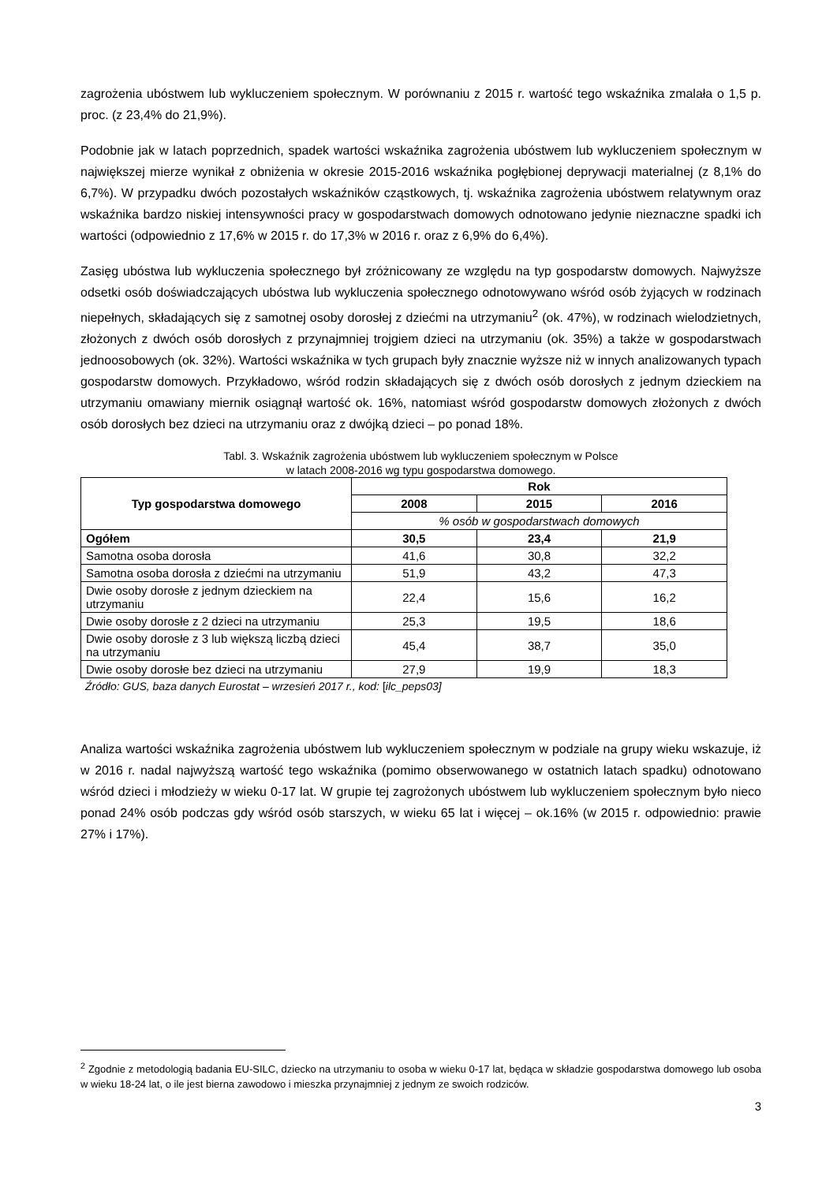zagrożenia ubóstwem lub wykluczeniem społecznym. W porównaniu z 2015 r. wartość tego wskaźnika zmalała o 1,5 p. proc. (z 23,4% do 21,9%).
Podobnie jak w latach poprzednich, spadek wartości wskaźnika zagrożenia ubóstwem lub wykluczeniem społecznym w największej mierze wynikał z obniżenia w okresie 2015-2016 wskaźnika pogłębionej deprywacji materialnej (z 8,1% do 6,7%). W przypadku dwóch pozostałych wskaźników cząstkowych, tj. wskaźnika zagrożenia ubóstwem relatywnym oraz wskaźnika bardzo niskiej intensywności pracy w gospodarstwach domowych odnotowano jedynie nieznaczne spadki ich wartości (odpowiednio z 17,6% w 2015 r. do 17,3% w 2016 r. oraz z 6,9% do 6,4%).
Zasięg ubóstwa lub wykluczenia społecznego był zróżnicowany ze względu na typ gospodarstw domowych. Najwyższe odsetki osób doświadczających ubóstwa lub wykluczenia społecznego odnotowywano wśród osób żyjących w rodzinach niepełnych, składających się z samotnej osoby dorosłej z dziećmi na utrzymaniu<sup>2</sup> (ok. 47%), w rodzinach wielodzietnych, złożonych z dwóch osób dorosłych z przynajmniej trojgiem dzieci na utrzymaniu (ok. 35%) a także w gospodarstwach jednoosobowych (ok. 32%). Wartości wskaźnika w tych grupach były znacznie wyższe niż w innych analizowanych typach gospodarstw domowych. Przykładowo, wśród rodzin składających się z dwóch osób dorosłych z jednym dzieckiem na utrzymaniu omawiany miernik osiągnął wartość ok. 16%, natomiast wśród gospodarstw domowych złożonych z dwóch osób dorosłych bez dzieci na utrzymaniu oraz z dwójką dzieci – po ponad 18%.
Tabl. 3. Wskaźnik zagrożenia ubóstwem lub wykluczeniem społecznym w Polsce
w latach 2008-2016 wg typu gospodarstwa domowego.
| Typ gospodarstwa domowego | Rok | | |
| --- | --- | --- | --- |
| | 2008 | 2015 | 2016 |
| | % osób w gospodarstwach domowych | | |
| Ogółem | 30,5 | 23,4 | 21,9 |
| Samotna osoba dorosła | 41,6 | 30,8 | 32,2 |
| Samotna osoba dorosła z dziećmi na utrzymaniu | 51,9 | 43,2 | 47,3 |
| Dwie osoby dorosłe z jednym dzieckiem na utrzymaniu | 22,4 | 15,6 | 16,2 |
| Dwie osoby dorosłe z 2 dzieci na utrzymaniu | 25,3 | 19,5 | 18,6 |
| Dwie osoby dorosłe z 3 lub większą liczbą dzieci na utrzymaniu | 45,4 | 38,7 | 35,0 |
| Dwie osoby dorosłe bez dzieci na utrzymaniu | 27,9 | 19,9 | 18,3 |
Źródło: GUS, baza danych Eurostat – wrzesień 2017 r., kod: [ilc_peps03]
Analiza wartości wskaźnika zagrożenia ubóstwem lub wykluczeniem społecznym w podziale na grupy wieku wskazuje, iż w 2016 r. nadal najwyższą wartość tego wskaźnika (pomimo obserwowanego w ostatnich latach spadku) odnotowano wśród dzieci i młodzieży w wieku 0-17 lat. W grupie tej zagrożonych ubóstwem lub wykluczeniem społecznym było nieco ponad 24% osób podczas gdy wśród osób starszych, w wieku 65 lat i więcej – ok.16% (w 2015 r. odpowiednio: prawie 27% i 17%).
<sup>2</sup> Zgodnie z metodologią badania EU-SILC, dziecko na utrzymaniu to osoba w wieku 0-17 lat, będąca w składzie gospodarstwa domowego lub osoba w wieku 18-24 lat, o ile jest bierna zawodowo i mieszka przynajmniej z jednym ze swoich rodziców.
3